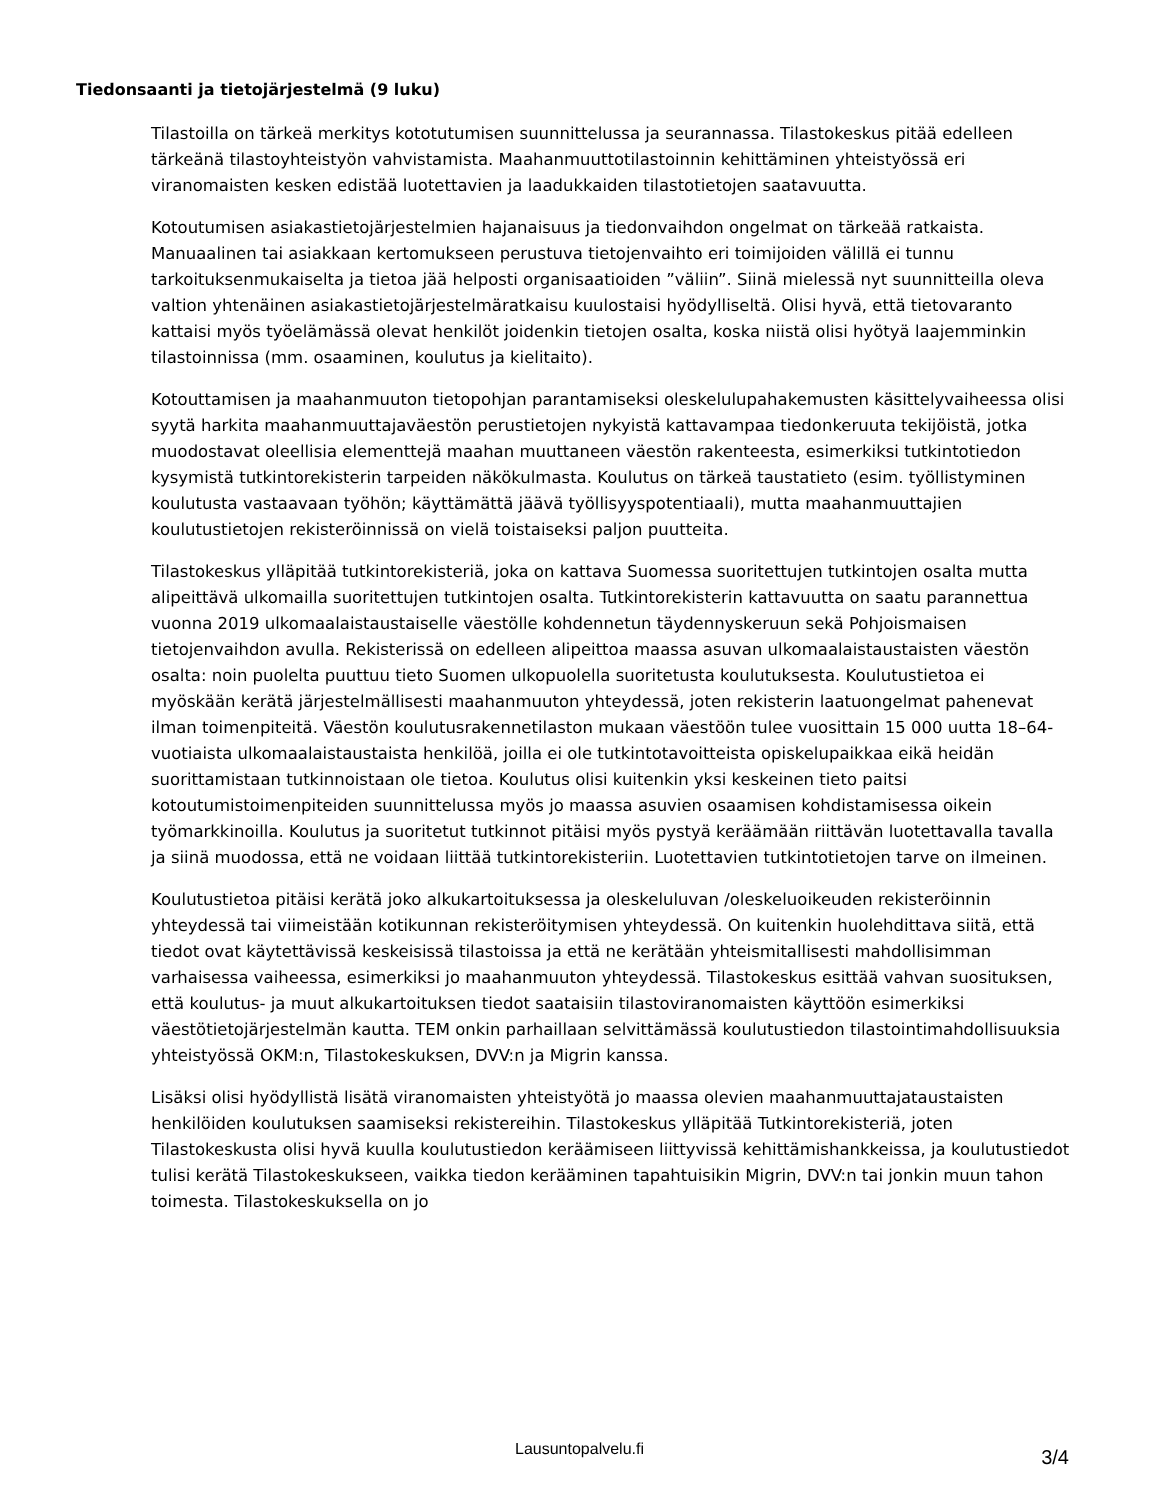Tiedonsaanti ja tietojärjestelmä (9 luku)
Tilastoilla on tärkeä merkitys kototutumisen suunnittelussa ja seurannassa. Tilastokeskus pitää edelleen tärkeänä tilastoyhteistyön vahvistamista. Maahanmuuttotilastoinnin kehittäminen yhteistyössä eri viranomaisten kesken edistää luotettavien ja laadukkaiden tilastotietojen saatavuutta.
Kotoutumisen asiakastietojärjestelmien hajanaisuus ja tiedonvaihdon ongelmat on tärkeää ratkaista. Manuaalinen tai asiakkaan kertomukseen perustuva tietojenvaihto eri toimijoiden välillä ei tunnu tarkoituksenmukaiselta ja tietoa jää helposti organisaatioiden ”väliin”. Siinä mielessä nyt suunnitteilla oleva valtion yhtenäinen asiakastietojärjestelmäratkaisu kuulostaisi hyödylliseltä. Olisi hyvä, että tietovaranto kattaisi myös työelämässä olevat henkilöt joidenkin tietojen osalta, koska niistä olisi hyötyä laajemminkin tilastoinnissa (mm. osaaminen, koulutus ja kielitaito).
Kotouttamisen ja maahanmuuton tietopohjan parantamiseksi oleskelulupahakemusten käsittelyvaiheessa olisi syytä harkita maahanmuuttajaväestön perustietojen nykyistä kattavampaa tiedonkeruuta tekijöistä, jotka muodostavat oleellisia elementtejä maahan muuttaneen väestön rakenteesta, esimerkiksi tutkintotiedon kysymistä tutkintorekisterin tarpeiden näkökulmasta. Koulutus on tärkeä taustatieto (esim. työllistyminen koulutusta vastaavaan työhön; käyttämättä jäävä työllisyyspotentiaali), mutta maahanmuuttajien koulutustietojen rekisteröinnissä on vielä toistaiseksi paljon puutteita.
Tilastokeskus ylläpitää tutkintorekisteriä, joka on kattava Suomessa suoritettujen tutkintojen osalta mutta alipeittävä ulkomailla suoritettujen tutkintojen osalta. Tutkintorekisterin kattavuutta on saatu parannettua vuonna 2019 ulkomaalaistaustaiselle väestölle kohdennetun täydennyskeruun sekä Pohjoismaisen tietojenvaihdon avulla. Rekisterissä on edelleen alipeittoa maassa asuvan ulkomaalaistaustaisten väestön osalta: noin puolelta puuttuu tieto Suomen ulkopuolella suoritetusta koulutuksesta. Koulutustietoa ei myöskään kerätä järjestelmällisesti maahanmuuton yhteydessä, joten rekisterin laatuongelmat pahenevat ilman toimenpiteitä. Väestön koulutusrakennetilaston mukaan väestöön tulee vuosittain 15 000 uutta 18–64-vuotiaista ulkomaalaistaustaista henkilöä, joilla ei ole tutkintotavoitteista opiskelupaikkaa eikä heidän suorittamistaan tutkinnoistaan ole tietoa. Koulutus olisi kuitenkin yksi keskeinen tieto paitsi kotoutumistoimenpiteiden suunnittelussa myös jo maassa asuvien osaamisen kohdistamisessa oikein työmarkkinoilla. Koulutus ja suoritetut tutkinnot pitäisi myös pystyä keräämään riittävän luotettavalla tavalla ja siinä muodossa, että ne voidaan liittää tutkintorekisteriin. Luotettavien tutkintotietojen tarve on ilmeinen.
Koulutustietoa pitäisi kerätä joko alkukartoituksessa ja oleskeluluvan /oleskeluoikeuden rekisteröinnin yhteydessä tai viimeistään kotikunnan rekisteröitymisen yhteydessä. On kuitenkin huolehdittava siitä, että tiedot ovat käytettävissä keskeisissä tilastoissa ja että ne kerätään yhteismitallisesti mahdollisimman varhaisessa vaiheessa, esimerkiksi jo maahanmuuton yhteydessä. Tilastokeskus esittää vahvan suosituksen, että koulutus- ja muut alkukartoituksen tiedot saataisiin tilastoviranomaisten käyttöön esimerkiksi väestötietojärjestelmän kautta. TEM onkin parhaillaan selvittämässä koulutustiedon tilastointimahdollisuuksia yhteistyössä OKM:n, Tilastokeskuksen, DVV:n ja Migrin kanssa.
Lisäksi olisi hyödyllistä lisätä viranomaisten yhteistyötä jo maassa olevien maahanmuuttajataustaisten henkilöiden koulutuksen saamiseksi rekistereihin. Tilastokeskus ylläpitää Tutkintorekisteriä, joten Tilastokeskusta olisi hyvä kuulla koulutustiedon keräämiseen liittyvissä kehittämishankkeissa, ja koulutustiedot tulisi kerätä Tilastokeskukseen, vaikka tiedon kerääminen tapahtuisikin Migrin, DVV:n tai jonkin muun tahon toimesta. Tilastokeskuksella on jo
Lausuntopalvelu.fi
3/4